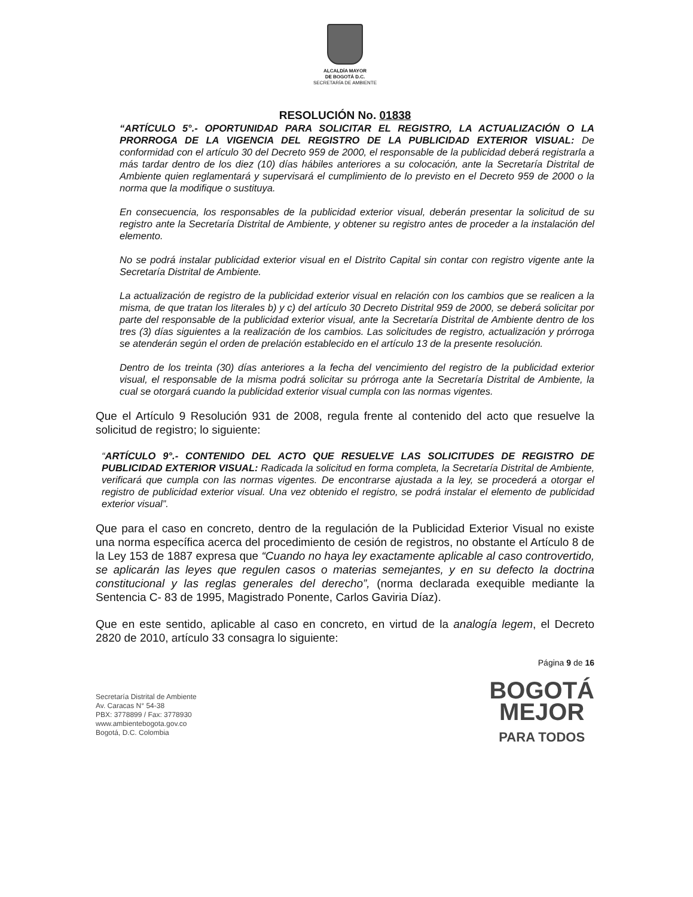ALCALDÍA MAYOR
DE BOGOTÁ D.C.
SECRETARÍA DE AMBIENTE
RESOLUCIÓN No. 01838
“ARTÍCULO 5°.- OPORTUNIDAD PARA SOLICITAR EL REGISTRO, LA ACTUALIZACIÓN O LA PRORROGA DE LA VIGENCIA DEL REGISTRO DE LA PUBLICIDAD EXTERIOR VISUAL: De conformidad con el artículo 30 del Decreto 959 de 2000, el responsable de la publicidad deberá registrarla a más tardar dentro de los diez (10) días hábiles anteriores a su colocación, ante la Secretaría Distrital de Ambiente quien reglamentará y supervisará el cumplimiento de lo previsto en el Decreto 959 de 2000 o la norma que la modifique o sustituya.
En consecuencia, los responsables de la publicidad exterior visual, deberán presentar la solicitud de su registro ante la Secretaría Distrital de Ambiente, y obtener su registro antes de proceder a la instalación del elemento.
No se podrá instalar publicidad exterior visual en el Distrito Capital sin contar con registro vigente ante la Secretaría Distrital de Ambiente.
La actualización de registro de la publicidad exterior visual en relación con los cambios que se realicen a la misma, de que tratan los literales b) y c) del artículo 30 Decreto Distrital 959 de 2000, se deberá solicitar por parte del responsable de la publicidad exterior visual, ante la Secretaría Distrital de Ambiente dentro de los tres (3) días siguientes a la realización de los cambios. Las solicitudes de registro, actualización y prórroga se atenderán según el orden de prelación establecido en el artículo 13 de la presente resolución.
Dentro de los treinta (30) días anteriores a la fecha del vencimiento del registro de la publicidad exterior visual, el responsable de la misma podrá solicitar su prórroga ante la Secretaría Distrital de Ambiente, la cual se otorgará cuando la publicidad exterior visual cumpla con las normas vigentes.
Que el Artículo 9 Resolución 931 de 2008, regula frente al contenido del acto que resuelve la solicitud de registro; lo siguiente:
“ARTÍCULO 9°.- CONTENIDO DEL ACTO QUE RESUELVE LAS SOLICITUDES DE REGISTRO DE PUBLICIDAD EXTERIOR VISUAL: Radicada la solicitud en forma completa, la Secretaría Distrital de Ambiente, verificará que cumpla con las normas vigentes. De encontrarse ajustada a la ley, se procederá a otorgar el registro de publicidad exterior visual. Una vez obtenido el registro, se podrá instalar el elemento de publicidad exterior visual”.
Que para el caso en concreto, dentro de la regulación de la Publicidad Exterior Visual no existe una norma específica acerca del procedimiento de cesión de registros, no obstante el Artículo 8 de la Ley 153 de 1887 expresa que “Cuando no haya ley exactamente aplicable al caso controvertido, se aplicarán las leyes que regulen casos o materias semejantes, y en su defecto la doctrina constitucional y las reglas generales del derecho”, (norma declarada exequible mediante la Sentencia C- 83 de 1995, Magistrado Ponente, Carlos Gaviria Díaz).
Que en este sentido, aplicable al caso en concreto, en virtud de la analogía legem, el Decreto 2820 de 2010, artículo 33 consagra lo siguiente:
Página 9 de 16
Secretaría Distrital de Ambiente
Av. Caracas N° 54-38
PBX: 3778899 / Fax: 3778930
www.ambientebogota.gov.co
Bogotá, D.C. Colombia
BOGOTÁ
MEJOR
PARA TODOS